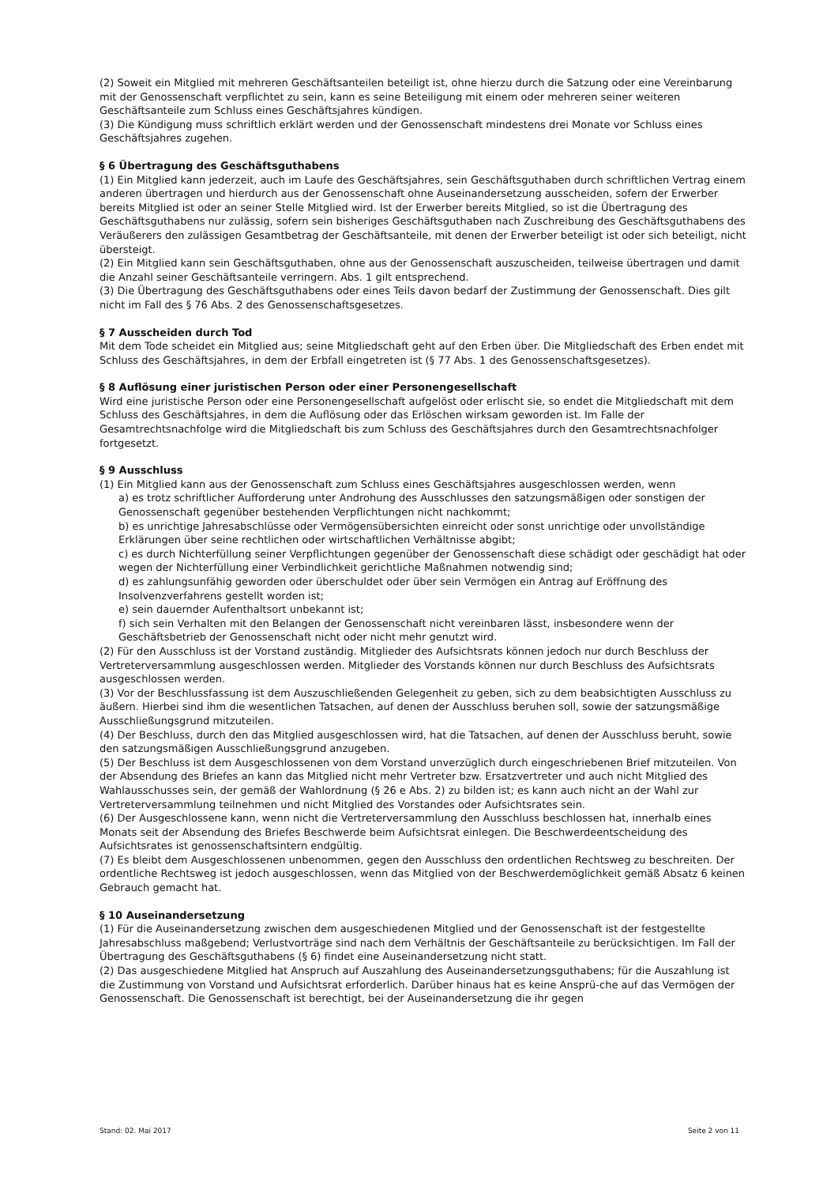(2) Soweit ein Mitglied mit mehreren Geschäftsanteilen beteiligt ist, ohne hierzu durch die Satzung oder eine Vereinbarung mit der Genossenschaft verpflichtet zu sein, kann es seine Beteiligung mit einem oder mehreren seiner weiteren Geschäftsanteile zum Schluss eines Geschäftsjahres kündigen.
(3) Die Kündigung muss schriftlich erklärt werden und der Genossenschaft mindestens drei Monate vor Schluss eines Geschäftsjahres zugehen.
§ 6 Übertragung des Geschäftsguthabens
(1) Ein Mitglied kann jederzeit, auch im Laufe des Geschäftsjahres, sein Geschäftsguthaben durch schriftlichen Vertrag einem anderen übertragen und hierdurch aus der Genossenschaft ohne Auseinandersetzung ausscheiden, sofern der Erwerber bereits Mitglied ist oder an seiner Stelle Mitglied wird. Ist der Erwerber bereits Mitglied, so ist die Übertragung des Geschäftsguthabens nur zulässig, sofern sein bisheriges Geschäftsguthaben nach Zuschreibung des Geschäftsguthabens des Veräußerers den zulässigen Gesamtbetrag der Geschäftsanteile, mit denen der Erwerber beteiligt ist oder sich beteiligt, nicht übersteigt.
(2) Ein Mitglied kann sein Geschäftsguthaben, ohne aus der Genossenschaft auszuscheiden, teilweise übertragen und damit die Anzahl seiner Geschäftsanteile verringern. Abs. 1 gilt entsprechend.
(3) Die Übertragung des Geschäftsguthabens oder eines Teils davon bedarf der Zustimmung der Genossenschaft. Dies gilt nicht im Fall des § 76 Abs. 2 des Genossenschaftsgesetzes.
§ 7 Ausscheiden durch Tod
Mit dem Tode scheidet ein Mitglied aus; seine Mitgliedschaft geht auf den Erben über. Die Mitgliedschaft des Erben endet mit Schluss des Geschäftsjahres, in dem der Erbfall eingetreten ist (§ 77 Abs. 1 des Genossenschaftsgesetzes).
§ 8 Auflösung einer juristischen Person oder einer Personengesellschaft
Wird eine juristische Person oder eine Personengesellschaft aufgelöst oder erlischt sie, so endet die Mitgliedschaft mit dem Schluss des Geschäftsjahres, in dem die Auflösung oder das Erlöschen wirksam geworden ist. Im Falle der Gesamtrechtsnachfolge wird die Mitgliedschaft bis zum Schluss des Geschäftsjahres durch den Gesamtrechtsnachfolger fortgesetzt.
§ 9 Ausschluss
(1) Ein Mitglied kann aus der Genossenschaft zum Schluss eines Geschäftsjahres ausgeschlossen werden, wenn
a) es trotz schriftlicher Aufforderung unter Androhung des Ausschlusses den satzungsmäßigen oder sonstigen der Genossenschaft gegenüber bestehenden Verpflichtungen nicht nachkommt;
b) es unrichtige Jahresabschlüsse oder Vermögensübersichten einreicht oder sonst unrichtige oder unvollständige Erklärungen über seine rechtlichen oder wirtschaftlichen Verhältnisse abgibt;
c) es durch Nichterfüllung seiner Verpflichtungen gegenüber der Genossenschaft diese schädigt oder geschädigt hat oder wegen der Nichterfüllung einer Verbindlichkeit gerichtliche Maßnahmen notwendig sind;
d) es zahlungsunfähig geworden oder überschuldet oder über sein Vermögen ein Antrag auf Eröffnung des Insolvenzverfahrens gestellt worden ist;
e) sein dauernder Aufenthaltsort unbekannt ist;
f) sich sein Verhalten mit den Belangen der Genossenschaft nicht vereinbaren lässt, insbesondere wenn der Geschäftsbetrieb der Genossenschaft nicht oder nicht mehr genutzt wird.
(2) Für den Ausschluss ist der Vorstand zuständig. Mitglieder des Aufsichtsrats können jedoch nur durch Beschluss der Vertreterversammlung ausgeschlossen werden. Mitglieder des Vorstands können nur durch Beschluss des Aufsichtsrats ausgeschlossen werden.
(3) Vor der Beschlussfassung ist dem Auszuschließenden Gelegenheit zu geben, sich zu dem beabsichtigten Ausschluss zu äußern. Hierbei sind ihm die wesentlichen Tatsachen, auf denen der Ausschluss beruhen soll, sowie der satzungsmäßige Ausschließungsgrund mitzuteilen.
(4) Der Beschluss, durch den das Mitglied ausgeschlossen wird, hat die Tatsachen, auf denen der Ausschluss beruht, sowie den satzungsmäßigen Ausschließungsgrund anzugeben.
(5) Der Beschluss ist dem Ausgeschlossenen von dem Vorstand unverzüglich durch eingeschriebenen Brief mitzuteilen. Von der Absendung des Briefes an kann das Mitglied nicht mehr Vertreter bzw. Ersatzvertreter und auch nicht Mitglied des Wahlausschusses sein, der gemäß der Wahlordnung (§ 26 e Abs. 2) zu bilden ist; es kann auch nicht an der Wahl zur Vertreterversammlung teilnehmen und nicht Mitglied des Vorstandes oder Aufsichtsrates sein.
(6) Der Ausgeschlossene kann, wenn nicht die Vertreterversammlung den Ausschluss beschlossen hat, innerhalb eines Monats seit der Absendung des Briefes Beschwerde beim Aufsichtsrat einlegen. Die Beschwerdeentscheidung des Aufsichtsrates ist genossenschaftsintern endgültig.
(7) Es bleibt dem Ausgeschlossenen unbenommen, gegen den Ausschluss den ordentlichen Rechtsweg zu beschreiten. Der ordentliche Rechtsweg ist jedoch ausgeschlossen, wenn das Mitglied von der Beschwerdemöglichkeit gemäß Absatz 6 keinen Gebrauch gemacht hat.
§ 10 Auseinandersetzung
(1) Für die Auseinandersetzung zwischen dem ausgeschiedenen Mitglied und der Genossenschaft ist der festgestellte Jahresabschluss maßgebend; Verlustvorträge sind nach dem Verhältnis der Geschäftsanteile zu berücksichtigen. Im Fall der Übertragung des Geschäftsguthabens (§ 6) findet eine Auseinandersetzung nicht statt.
(2) Das ausgeschiedene Mitglied hat Anspruch auf Auszahlung des Auseinandersetzungsguthabens; für die Auszahlung ist die Zustimmung von Vorstand und Aufsichtsrat erforderlich. Darüber hinaus hat es keine Ansprü-che auf das Vermögen der Genossenschaft. Die Genossenschaft ist berechtigt, bei der Auseinandersetzung die ihr gegen
Stand: 02. Mai 2017 Seite 2 von 11